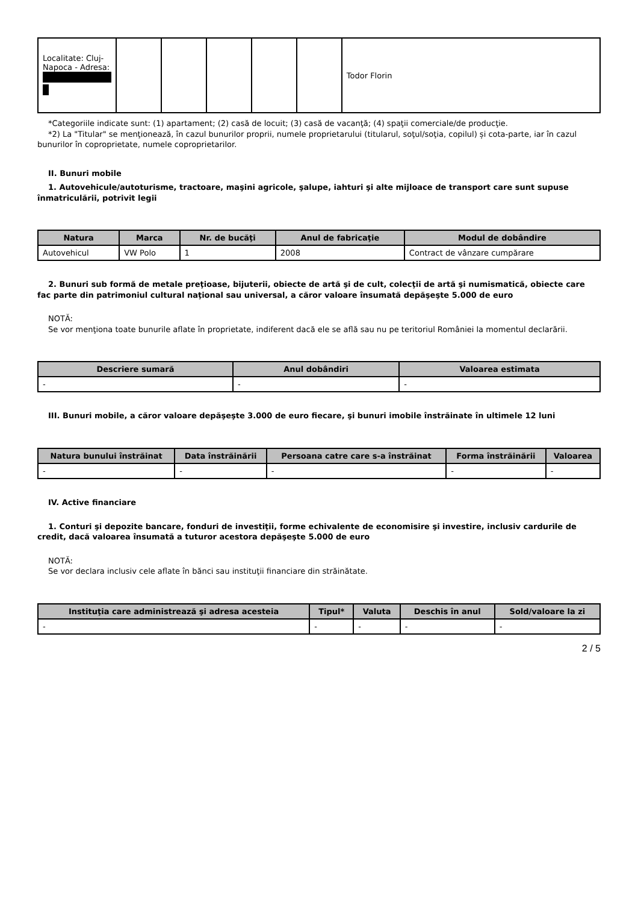| Localitate: Cluj-Napoca - Adresa: | | | | | | Todor Florin |
*Categoriile indicate sunt: (1) apartament; (2) casă de locuit; (3) casă de vacanţă; (4) spaţii comerciale/de producţie.
*2) La "Titular" se menţionează, în cazul bunurilor proprii, numele proprietarului (titularul, soţul/soţia, copilul) și cota-parte, iar în cazul bunurilor în coproprietate, numele coproprietarilor.
II. Bunuri mobile
1. Autovehicule/autoturisme, tractoare, maşini agricole, şalupe, iahturi şi alte mijloace de transport care sunt supuse înmatriculării, potrivit legii
| Natura | Marca | Nr. de bucăţi | Anul de fabricaţie | Modul de dobândire |
| --- | --- | --- | --- | --- |
| Autovehicul | VW Polo | 1 | 2008 | Contract de vânzare cumpărare |
2. Bunuri sub formă de metale preţioase, bijuterii, obiecte de artă şi de cult, colecţii de artă şi numismatică, obiecte care fac parte din patrimoniul cultural naţional sau universal, a căror valoare însumată depăşeşte 5.000 de euro
NOTĂ:
Se vor menţiona toate bunurile aflate în proprietate, indiferent dacă ele se află sau nu pe teritoriul României la momentul declarării.
| Descriere sumară | Anul dobândiri | Valoarea estimata |
| --- | --- | --- |
| - | - | - |
III. Bunuri mobile, a căror valoare depăşeşte 3.000 de euro fiecare, şi bunuri imobile înstrăinate în ultimele 12 luni
| Natura bunului înstrăinat | Data înstrăinării | Persoana catre care s-a înstrăinat | Forma înstrăinării | Valoarea |
| --- | --- | --- | --- | --- |
| - | - | - | - | - |
IV. Active financiare
1. Conturi şi depozite bancare, fonduri de investiţii, forme echivalente de economisire şi investire, inclusiv cardurile de credit, dacă valoarea însumată a tuturor acestora depăşeşte 5.000 de euro
NOTĂ:
Se vor declara inclusiv cele aflate în bănci sau instituţii financiare din străinătate.
| Instituţia care administrează şi adresa acesteia | Tipul* | Valuta | Deschis în anul | Sold/valoare la zi |
| --- | --- | --- | --- | --- |
| - | - | - | - | - |
2 / 5